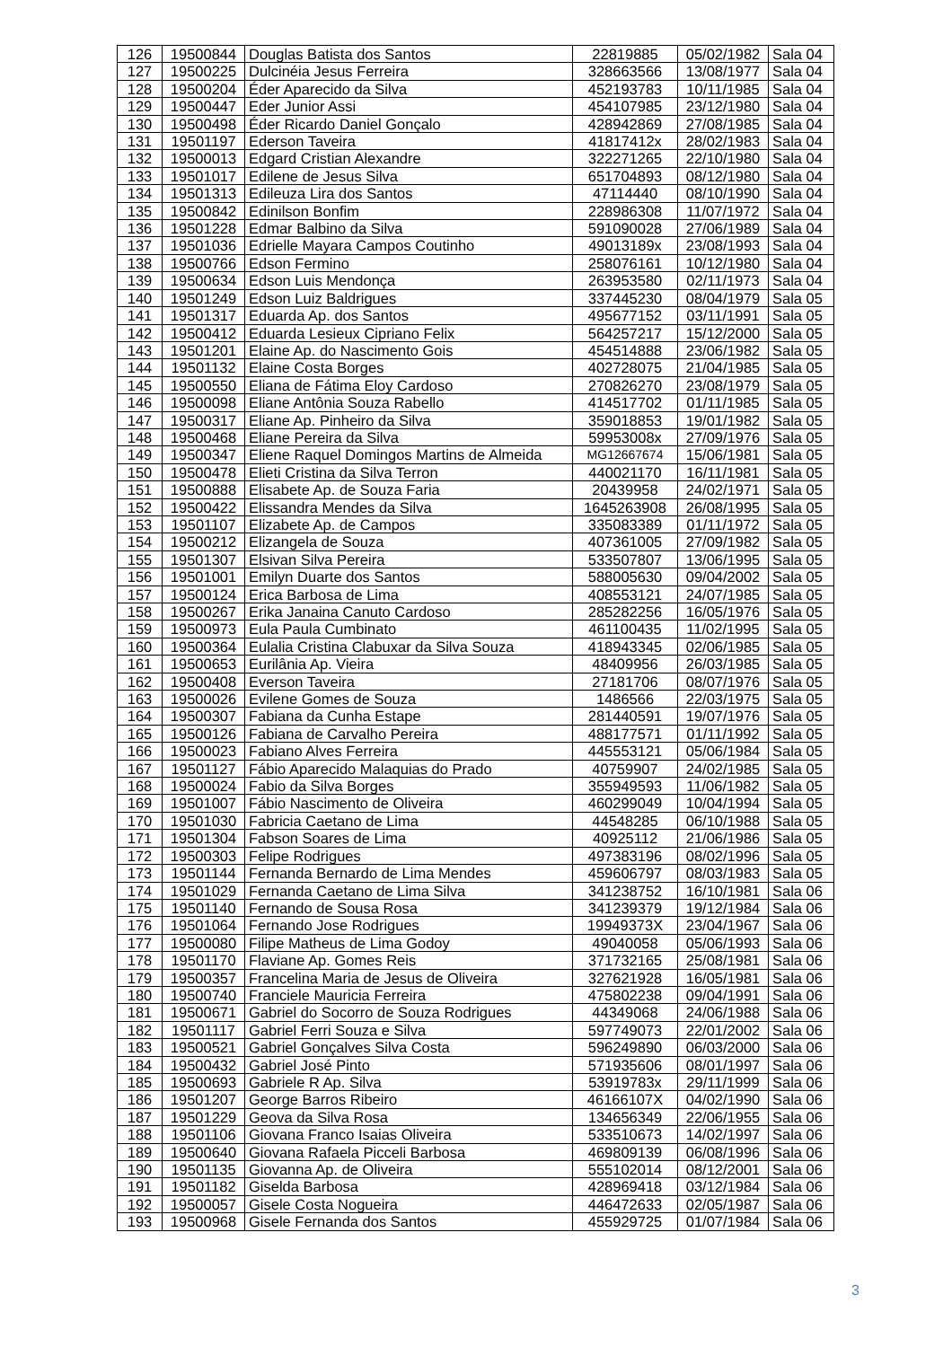| 126 | 19500844 | Douglas Batista dos Santos | 22819885 | 05/02/1982 | Sala 04 |
| 127 | 19500225 | Dulcinéia Jesus Ferreira | 328663566 | 13/08/1977 | Sala 04 |
| 128 | 19500204 | Éder Aparecido da Silva | 452193783 | 10/11/1985 | Sala 04 |
| 129 | 19500447 | Eder Junior Assi | 454107985 | 23/12/1980 | Sala 04 |
| 130 | 19500498 | Éder Ricardo Daniel Gonçalo | 428942869 | 27/08/1985 | Sala 04 |
| 131 | 19501197 | Ederson Taveira | 41817412x | 28/02/1983 | Sala 04 |
| 132 | 19500013 | Edgard Cristian Alexandre | 322271265 | 22/10/1980 | Sala 04 |
| 133 | 19501017 | Edilene de Jesus Silva | 651704893 | 08/12/1980 | Sala 04 |
| 134 | 19501313 | Edileuza Lira dos Santos | 47114440 | 08/10/1990 | Sala 04 |
| 135 | 19500842 | Edinilson Bonfim | 228986308 | 11/07/1972 | Sala 04 |
| 136 | 19501228 | Edmar Balbino da Silva | 591090028 | 27/06/1989 | Sala 04 |
| 137 | 19501036 | Edrielle Mayara Campos Coutinho | 49013189x | 23/08/1993 | Sala 04 |
| 138 | 19500766 | Edson Fermino | 258076161 | 10/12/1980 | Sala 04 |
| 139 | 19500634 | Edson Luis Mendonça | 263953580 | 02/11/1973 | Sala 04 |
| 140 | 19501249 | Edson Luiz Baldrigues | 337445230 | 08/04/1979 | Sala 05 |
| 141 | 19501317 | Eduarda Ap. dos Santos | 495677152 | 03/11/1991 | Sala 05 |
| 142 | 19500412 | Eduarda Lesieux Cipriano Felix | 564257217 | 15/12/2000 | Sala 05 |
| 143 | 19501201 | Elaine Ap. do Nascimento Gois | 454514888 | 23/06/1982 | Sala 05 |
| 144 | 19501132 | Elaine Costa Borges | 402728075 | 21/04/1985 | Sala 05 |
| 145 | 19500550 | Eliana de Fátima Eloy Cardoso | 270826270 | 23/08/1979 | Sala 05 |
| 146 | 19500098 | Eliane Antônia Souza Rabello | 414517702 | 01/11/1985 | Sala 05 |
| 147 | 19500317 | Eliane Ap. Pinheiro da Silva | 359018853 | 19/01/1982 | Sala 05 |
| 148 | 19500468 | Eliane Pereira da Silva | 59953008x | 27/09/1976 | Sala 05 |
| 149 | 19500347 | Eliene Raquel Domingos Martins de Almeida | MG12667674 | 15/06/1981 | Sala 05 |
| 150 | 19500478 | Elieti Cristina da Silva Terron | 440021170 | 16/11/1981 | Sala 05 |
| 151 | 19500888 | Elisabete Ap. de Souza Faria | 20439958 | 24/02/1971 | Sala 05 |
| 152 | 19500422 | Elissandra Mendes da Silva | 1645263908 | 26/08/1995 | Sala 05 |
| 153 | 19501107 | Elizabete Ap. de Campos | 335083389 | 01/11/1972 | Sala 05 |
| 154 | 19500212 | Elizangela de Souza | 407361005 | 27/09/1982 | Sala 05 |
| 155 | 19501307 | Elsivan Silva Pereira | 533507807 | 13/06/1995 | Sala 05 |
| 156 | 19501001 | Emilyn Duarte dos Santos | 588005630 | 09/04/2002 | Sala 05 |
| 157 | 19500124 | Erica Barbosa de Lima | 408553121 | 24/07/1985 | Sala 05 |
| 158 | 19500267 | Erika Janaina Canuto Cardoso | 285282256 | 16/05/1976 | Sala 05 |
| 159 | 19500973 | Eula Paula Cumbinato | 461100435 | 11/02/1995 | Sala 05 |
| 160 | 19500364 | Eulalia Cristina Clabuxar da Silva Souza | 418943345 | 02/06/1985 | Sala 05 |
| 161 | 19500653 | Eurilânia Ap. Vieira | 48409956 | 26/03/1985 | Sala 05 |
| 162 | 19500408 | Everson Taveira | 27181706 | 08/07/1976 | Sala 05 |
| 163 | 19500026 | Evilene Gomes de Souza | 1486566 | 22/03/1975 | Sala 05 |
| 164 | 19500307 | Fabiana da Cunha Estape | 281440591 | 19/07/1976 | Sala 05 |
| 165 | 19500126 | Fabiana de Carvalho Pereira | 488177571 | 01/11/1992 | Sala 05 |
| 166 | 19500023 | Fabiano Alves Ferreira | 445553121 | 05/06/1984 | Sala 05 |
| 167 | 19501127 | Fábio Aparecido Malaquias do Prado | 40759907 | 24/02/1985 | Sala 05 |
| 168 | 19500024 | Fabio da Silva Borges | 355949593 | 11/06/1982 | Sala 05 |
| 169 | 19501007 | Fábio Nascimento de Oliveira | 460299049 | 10/04/1994 | Sala 05 |
| 170 | 19501030 | Fabricia Caetano de Lima | 44548285 | 06/10/1988 | Sala 05 |
| 171 | 19501304 | Fabson Soares de Lima | 40925112 | 21/06/1986 | Sala 05 |
| 172 | 19500303 | Felipe Rodrigues | 497383196 | 08/02/1996 | Sala 05 |
| 173 | 19501144 | Fernanda Bernardo de Lima Mendes | 459606797 | 08/03/1983 | Sala 05 |
| 174 | 19501029 | Fernanda Caetano de Lima Silva | 341238752 | 16/10/1981 | Sala 06 |
| 175 | 19501140 | Fernando de Sousa Rosa | 341239379 | 19/12/1984 | Sala 06 |
| 176 | 19501064 | Fernando Jose Rodrigues | 19949373X | 23/04/1967 | Sala 06 |
| 177 | 19500080 | Filipe Matheus de Lima Godoy | 49040058 | 05/06/1993 | Sala 06 |
| 178 | 19501170 | Flaviane Ap. Gomes Reis | 371732165 | 25/08/1981 | Sala 06 |
| 179 | 19500357 | Francelina Maria de Jesus de Oliveira | 327621928 | 16/05/1981 | Sala 06 |
| 180 | 19500740 | Franciele Mauricia Ferreira | 475802238 | 09/04/1991 | Sala 06 |
| 181 | 19500671 | Gabriel do Socorro de Souza Rodrigues | 44349068 | 24/06/1988 | Sala 06 |
| 182 | 19501117 | Gabriel Ferri Souza e Silva | 597749073 | 22/01/2002 | Sala 06 |
| 183 | 19500521 | Gabriel Gonçalves Silva Costa | 596249890 | 06/03/2000 | Sala 06 |
| 184 | 19500432 | Gabriel José Pinto | 571935606 | 08/01/1997 | Sala 06 |
| 185 | 19500693 | Gabriele R Ap. Silva | 53919783x | 29/11/1999 | Sala 06 |
| 186 | 19501207 | George Barros Ribeiro | 46166107X | 04/02/1990 | Sala 06 |
| 187 | 19501229 | Geova da Silva Rosa | 134656349 | 22/06/1955 | Sala 06 |
| 188 | 19501106 | Giovana Franco Isaias Oliveira | 533510673 | 14/02/1997 | Sala 06 |
| 189 | 19500640 | Giovana Rafaela Picceli Barbosa | 469809139 | 06/08/1996 | Sala 06 |
| 190 | 19501135 | Giovanna Ap. de Oliveira | 555102014 | 08/12/2001 | Sala 06 |
| 191 | 19501182 | Giselda Barbosa | 428969418 | 03/12/1984 | Sala 06 |
| 192 | 19500057 | Gisele Costa Nogueira | 446472633 | 02/05/1987 | Sala 06 |
| 193 | 19500968 | Gisele Fernanda dos Santos | 455929725 | 01/07/1984 | Sala 06 |
3